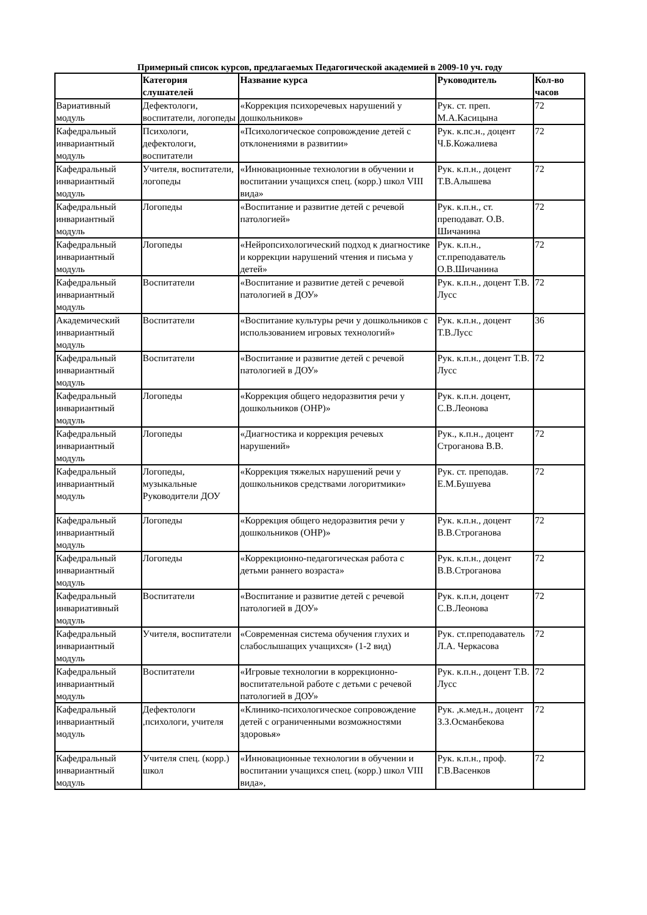Примерный список курсов, предлагаемых Педагогической академией в 2009-10 уч. году
| | Категория слушателей | Название курса | Руководитель | Кол-во часов |
| --- | --- | --- | --- | --- |
| Вариативный модуль | Дефектологи, воспитатели, логопеды | «Коррекция психоречевых нарушений у дошкольников» | Рук. ст. преп. М.А.Касицына | 72 |
| Кафедральный инвариантный модуль | Психологи, дефектологи, воспитатели | «Психологическое сопровождение детей с отклонениями в развитии» | Рук. к.пс.н., доцент Ч.Б.Кожалиева | 72 |
| Кафедральный инвариантный модуль | Учителя, воспитатели, логопеды | «Инновационные технологии в обучении и воспитании учащихся спец. (корр.) школ VIII вида» | Рук. к.п.н., доцент Т.В.Алышева | 72 |
| Кафедральный инвариантный модуль | Логопеды | «Воспитание и развитие детей с речевой патологией» | Рук. к.п.н., ст. преподават. О.В. Шичанина | 72 |
| Кафедральный инвариантный модуль | Логопеды | «Нейропсихологический подход к диагностике и коррекции нарушений чтения и письма у детей» | Рук. к.п.н., ст.преподаватель О.В.Шичанина | 72 |
| Кафедральный инвариантный модуль | Воспитатели | «Воспитание и развитие детей с речевой патологией в ДОУ» | Рук. к.п.н., доцент Т.В. Лусс | 72 |
| Академический инвариантный модуль | Воспитатели | «Воспитание культуры речи у дошкольников с использованием игровых технологий» | Рук. к.п.н., доцент Т.В.Лусс | 36 |
| Кафедральный инвариантный модуль | Воспитатели | «Воспитание и развитие детей с речевой патологией в ДОУ» | Рук. к.п.н., доцент Т.В. Лусс | 72 |
| Кафедральный инвариантный модуль | Логопеды | «Коррекция общего недоразвития речи у дошкольников (ОНР)» | Рук. к.п.н. доцент, С.В.Леонова | |
| Кафедральный инвариантный модуль | Логопеды | «Диагностика и коррекция речевых нарушений» | Рук., к.п.н., доцент Строганова В.В. | 72 |
| Кафедральный инвариантный модуль | Логопеды, музыкальные Руководители ДОУ | «Коррекция тяжелых нарушений речи у дошкольников средствами логоритмики» | Рук. ст. преподав. Е.М.Бушуева | 72 |
| Кафедральный инвариантный модуль | Логопеды | «Коррекция общего недоразвития речи у дошкольников (ОНР)» | Рук. к.п.н., доцент В.В.Строганова | 72 |
| Кафедральный инвариантный модуль | Логопеды | «Коррекционно-педагогическая работа с детьми раннего возраста» | Рук. к.п.н., доцент В.В.Строганова | 72 |
| Кафедральный инвариативный модуль | Воспитатели | «Воспитание и развитие детей с речевой патологией в ДОУ» | Рук. к.п.н, доцент С.В.Леонова | 72 |
| Кафедральный инвариантный модуль | Учителя, воспитатели | «Современная система обучения глухих и слабослышащих учащихся» (1-2 вид) | Рук. ст.преподаватель Л.А. Черкасова | 72 |
| Кафедральный инвариантный модуль | Воспитатели | «Игровые технологии в коррекционно-воспитательной работе с детьми с речевой патологией в ДОУ» | Рук. к.п.н., доцент Т.В. Лусс | 72 |
| Кафедральный инвариантный модуль | Дефектологи ,психологи, учителя | «Клинико-психологическое сопровождение детей с ограниченными возможностями здоровья» | Рук. ,к.мед.н., доцент З.З.Османбекова | 72 |
| Кафедральный инвариантный модуль | Учителя спец. (корр.) школ | «Инновационные технологии в обучении и воспитании учащихся спец. (корр.) школ VIII вида», | Рук. к.п.н., проф. Г.В.Васенков | 72 |